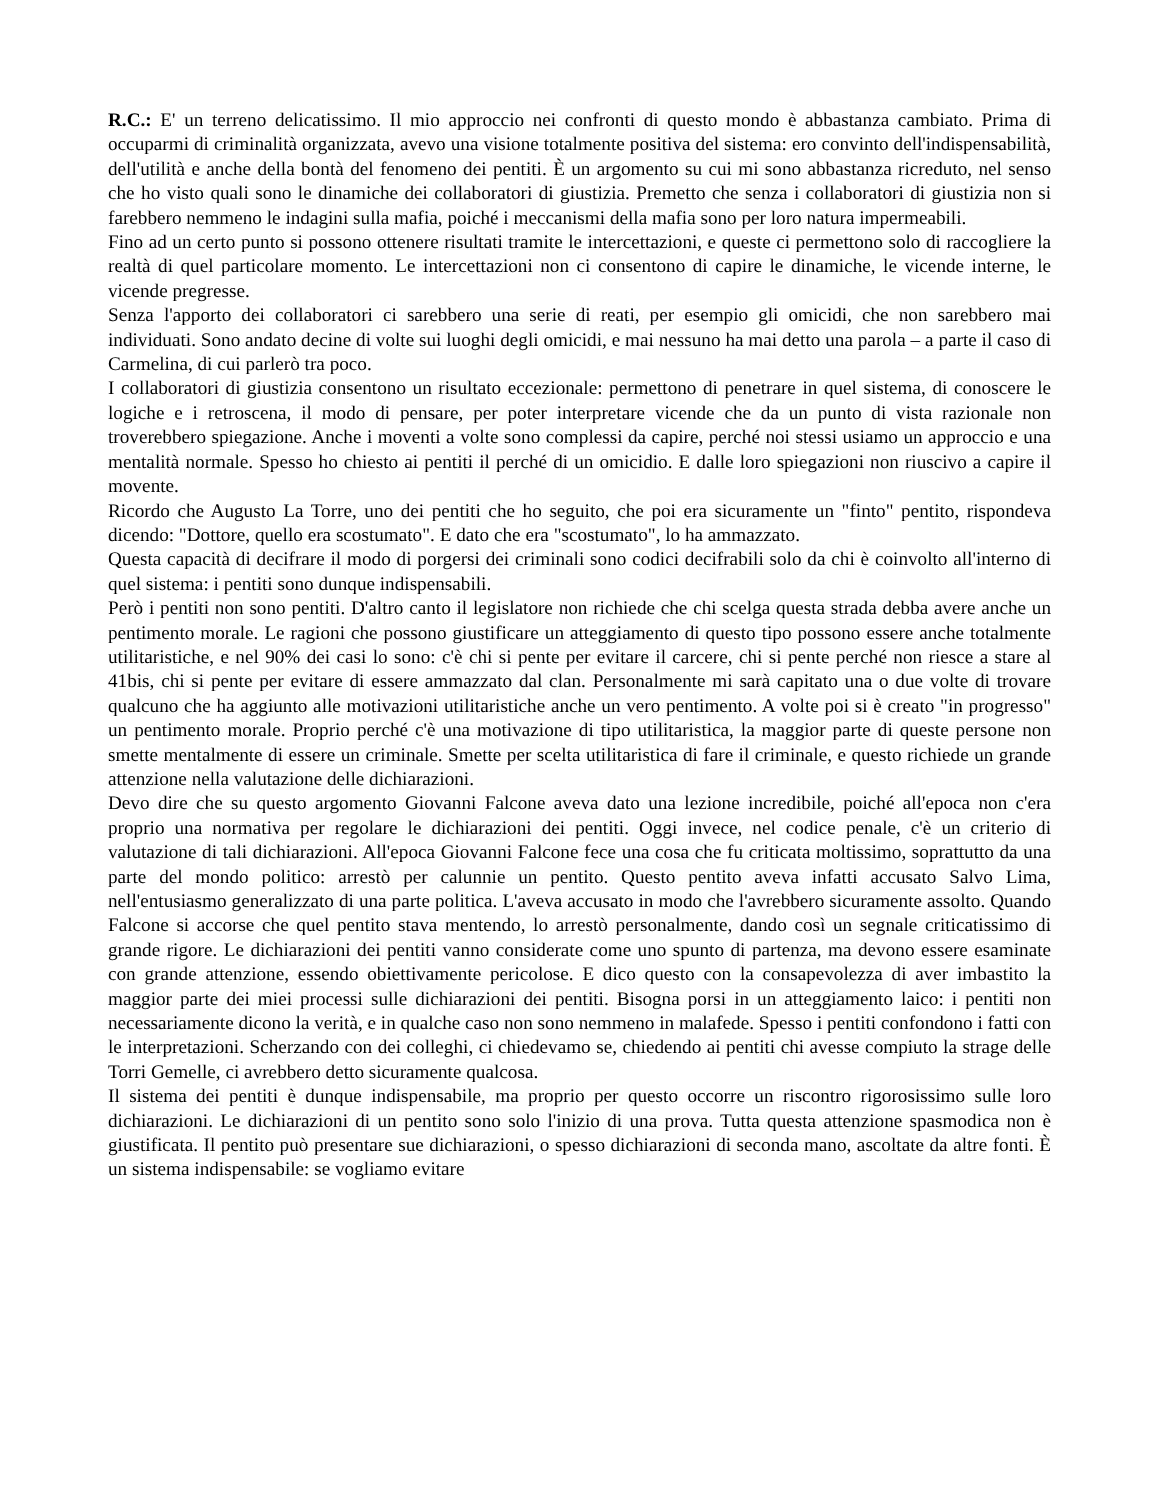R.C.: E' un terreno delicatissimo. Il mio approccio nei confronti di questo mondo è abbastanza cambiato. Prima di occuparmi di criminalità organizzata, avevo una visione totalmente positiva del sistema: ero convinto dell'indispensabilità, dell'utilità e anche della bontà del fenomeno dei pentiti. È un argomento su cui mi sono abbastanza ricreduto, nel senso che ho visto quali sono le dinamiche dei collaboratori di giustizia. Premetto che senza i collaboratori di giustizia non si farebbero nemmeno le indagini sulla mafia, poiché i meccanismi della mafia sono per loro natura impermeabili.
Fino ad un certo punto si possono ottenere risultati tramite le intercettazioni, e queste ci permettono solo di raccogliere la realtà di quel particolare momento. Le intercettazioni non ci consentono di capire le dinamiche, le vicende interne, le vicende pregresse.
Senza l'apporto dei collaboratori ci sarebbero una serie di reati, per esempio gli omicidi, che non sarebbero mai individuati. Sono andato decine di volte sui luoghi degli omicidi, e mai nessuno ha mai detto una parola – a parte il caso di Carmelina, di cui parlerò tra poco.
I collaboratori di giustizia consentono un risultato eccezionale: permettono di penetrare in quel sistema, di conoscere le logiche e i retroscena, il modo di pensare, per poter interpretare vicende che da un punto di vista razionale non troverebbero spiegazione. Anche i moventi a volte sono complessi da capire, perché noi stessi usiamo un approccio e una mentalità normale. Spesso ho chiesto ai pentiti il perché di un omicidio. E dalle loro spiegazioni non riuscivo a capire il movente.
Ricordo che Augusto La Torre, uno dei pentiti che ho seguito, che poi era sicuramente un "finto" pentito, rispondeva dicendo: "Dottore, quello era scostumato". E dato che era "scostumato", lo ha ammazzato.
Questa capacità di decifrare il modo di porgersi dei criminali sono codici decifrabili solo da chi è coinvolto all'interno di quel sistema: i pentiti sono dunque indispensabili.
Però i pentiti non sono pentiti. D'altro canto il legislatore non richiede che chi scelga questa strada debba avere anche un pentimento morale. Le ragioni che possono giustificare un atteggiamento di questo tipo possono essere anche totalmente utilitaristiche, e nel 90% dei casi lo sono: c'è chi si pente per evitare il carcere, chi si pente perché non riesce a stare al 41bis, chi si pente per evitare di essere ammazzato dal clan. Personalmente mi sarà capitato una o due volte di trovare qualcuno che ha aggiunto alle motivazioni utilitaristiche anche un vero pentimento. A volte poi si è creato "in progresso" un pentimento morale. Proprio perché c'è una motivazione di tipo utilitaristica, la maggior parte di queste persone non smette mentalmente di essere un criminale. Smette per scelta utilitaristica di fare il criminale, e questo richiede un grande attenzione nella valutazione delle dichiarazioni.
Devo dire che su questo argomento Giovanni Falcone aveva dato una lezione incredibile, poiché all'epoca non c'era proprio una normativa per regolare le dichiarazioni dei pentiti. Oggi invece, nel codice penale, c'è un criterio di valutazione di tali dichiarazioni. All'epoca Giovanni Falcone fece una cosa che fu criticata moltissimo, soprattutto da una parte del mondo politico: arrestò per calunnie un pentito. Questo pentito aveva infatti accusato Salvo Lima, nell'entusiasmo generalizzato di una parte politica. L'aveva accusato in modo che l'avrebbero sicuramente assolto. Quando Falcone si accorse che quel pentito stava mentendo, lo arrestò personalmente, dando così un segnale criticatissimo di grande rigore. Le dichiarazioni dei pentiti vanno considerate come uno spunto di partenza, ma devono essere esaminate con grande attenzione, essendo obiettivamente pericolose. E dico questo con la consapevolezza di aver imbastito la maggior parte dei miei processi sulle dichiarazioni dei pentiti. Bisogna porsi in un atteggiamento laico: i pentiti non necessariamente dicono la verità, e in qualche caso non sono nemmeno in malafede. Spesso i pentiti confondono i fatti con le interpretazioni. Scherzando con dei colleghi, ci chiedevamo se, chiedendo ai pentiti chi avesse compiuto la strage delle Torri Gemelle, ci avrebbero detto sicuramente qualcosa.
Il sistema dei pentiti è dunque indispensabile, ma proprio per questo occorre un riscontro rigorosissimo sulle loro dichiarazioni. Le dichiarazioni di un pentito sono solo l'inizio di una prova. Tutta questa attenzione spasmodica non è giustificata. Il pentito può presentare sue dichiarazioni, o spesso dichiarazioni di seconda mano, ascoltate da altre fonti. È un sistema indispensabile: se vogliamo evitare